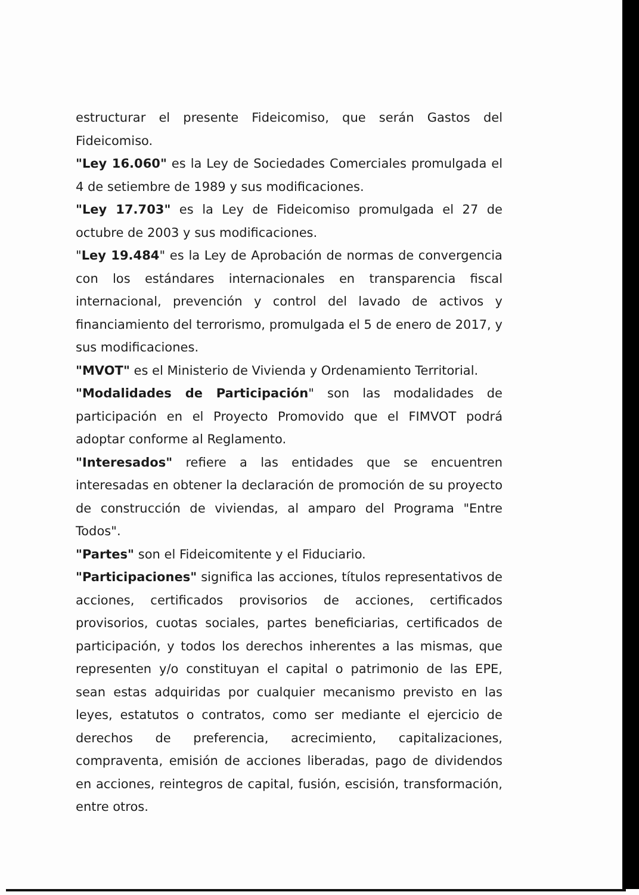estructurar el presente Fideicomiso, que serán Gastos del Fideicomiso.
"Ley 16.060" es la Ley de Sociedades Comerciales promulgada el 4 de setiembre de 1989 y sus modificaciones.
"Ley 17.703" es la Ley de Fideicomiso promulgada el 27 de octubre de 2003 y sus modificaciones.
"Ley 19.484" es la Ley de Aprobación de normas de convergencia con los estándares internacionales en transparencia fiscal internacional, prevención y control del lavado de activos y financiamiento del terrorismo, promulgada el 5 de enero de 2017, y sus modificaciones.
"MVOT" es el Ministerio de Vivienda y Ordenamiento Territorial.
"Modalidades de Participación" son las modalidades de participación en el Proyecto Promovido que el FIMVOT podrá adoptar conforme al Reglamento.
"Interesados" refiere a las entidades que se encuentren interesadas en obtener la declaración de promoción de su proyecto de construcción de viviendas, al amparo del Programa "Entre Todos".
"Partes" son el Fideicomitente y el Fiduciario.
"Participaciones" significa las acciones, títulos representativos de acciones, certificados provisorios de acciones, certificados provisorios, cuotas sociales, partes beneficiarias, certificados de participación, y todos los derechos inherentes a las mismas, que representen y/o constituyan el capital o patrimonio de las EPE, sean estas adquiridas por cualquier mecanismo previsto en las leyes, estatutos o contratos, como ser mediante el ejercicio de derechos de preferencia, acrecimiento, capitalizaciones, compraventa, emisión de acciones liberadas, pago de dividendos en acciones, reintegros de capital, fusión, escisión, transformación, entre otros.